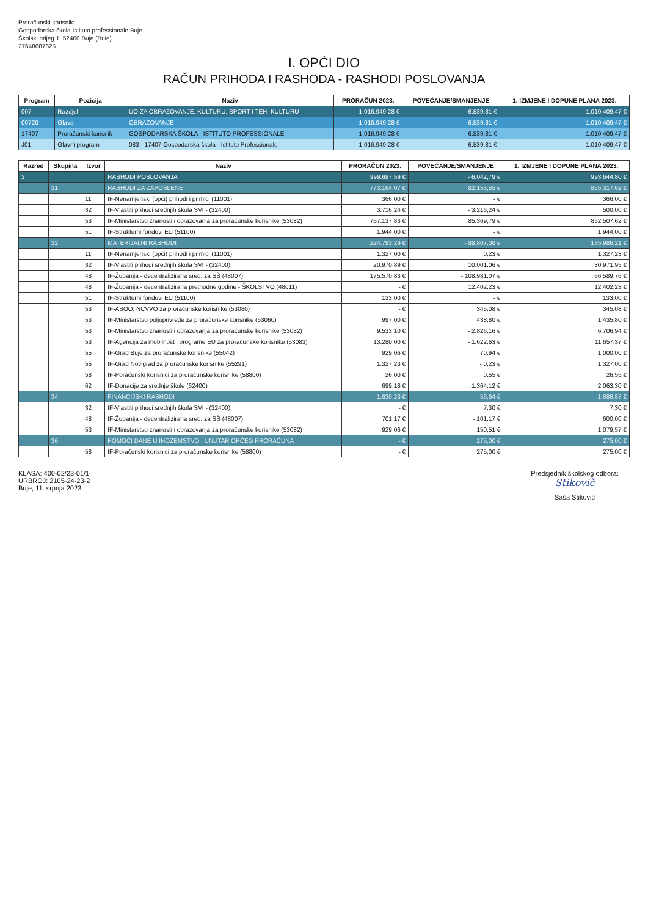Proračunski korisnik:
Gospodarska škola Istituto professionale Buje
Školski brijeg 1, 52460 Buje (Buie)
27648687825
I. OPĆI DIO
RAČUN PRIHODA I RASHODA - RASHODI POSLOVANJA
| Program | Pozicija | Naziv | PRORAČUN 2023. | POVEĆANJE/SMANJENJE | 1. IZMJENE I DOPUNE PLANA 2023. |
| --- | --- | --- | --- | --- | --- |
| 007 | Razdjel | UO ZA OBRAZOVANJE, KULTURU, SPORT I TEH. KULTURU | 1.016.949,28 € | - 6.539,81 € | 1.010.409,47 € |
| 00720 | Glava | OBRAZOVANJE | 1.016.949,28 € | - 6.539,81 € | 1.010.409,47 € |
| 17407 | Proračunski korisnik | GOSPODARSKA ŠKOLA - ISTITUTO PROFESSIONALE | 1.016.949,28 € | - 6.539,81 € | 1.010.409,47 € |
| J01 | Glavni program | 083 - 17407 Gospodarska škola - Istituto Professionale | 1.016.949,28 € | - 6.539,81 € | 1.010.409,47 € |
| Razred | Skupina | Izvor | Naziv | PRORAČUN 2023. | POVEĆANJE/SMANJENJE | 1. IZMJENE I DOPUNE PLANA 2023. |
| --- | --- | --- | --- | --- | --- | --- |
| 3 | | | RASHODI POSLOVANJA | 999.687,59 € | - 6.042,79 € | 993.644,80 € |
| | 31 | | RASHODI ZA ZAPOSLENE | 773.164,07 € | 82.153,55 € | 855.317,62 € |
| | | 11 | IF-Nenamjenski (opći) prihodi i primici (11001) | 366,00 € | - € | 366,00 € |
| | | 32 | IF-Vlastiti prihodi srednjih škola SVI - (32400) | 3.716,24 € | - 3.216,24 € | 500,00 € |
| | | 53 | IF-Ministarstvo znanosti i obrazovanja za proračunske korisnike (53082) | 767.137,83 € | 85.369,79 € | 852.507,62 € |
| | | 51 | IF-Strukturni fondovi EU (51100) | 1.944,00 € | - € | 1.944,00 € |
| | 32 | | MATERIJALNI RASHODI | 224.793,29 € | - 88.807,08 € | 135.986,21 € |
| | | 11 | IF-Nenamjenski (opći) prihodi i primici (11001) | 1.327,00 € | 0,23 € | 1.327,23 € |
| | | 32 | IF-Vlastiti prihodi srednjih škola SVI - (32400) | 20.970,89 € | 10.001,06 € | 30.971,95 € |
| | | 48 | IF-Županija - decentralizirana sred. za SŠ (48007) | 175.570,83 € | - 108.981,07 € | 66.589,76 € |
| | | 48 | IF-Županija - decentralizirana prethodne godine - ŠKOLSTVO (48011) | - € | 12.402,23 € | 12.402,23 € |
| | | 51 | IF-Strukturni fondovi EU (51100) | 133,00 € | - € | 133,00 € |
| | | 53 | IF-ASOO, NCVVO za proračunske korisnike (53080) | - € | 345,08 € | 345,08 € |
| | | 53 | IF-Ministarstvo poljoprivrede za proračunske korisnike (53060) | 997,00 € | 438,80 € | 1.435,80 € |
| | | 53 | IF-Ministarstvo znanosti i obrazovanja za proračunske korisnike (53082) | 9.533,10 € | - 2.826,16 € | 6.706,94 € |
| | | 53 | IF-Agencija za mobilnost i programe EU za proračunske korisnike (53083) | 13.280,00 € | - 1.622,63 € | 11.657,37 € |
| | | 55 | IF-Grad Buje za proračunske korisnike (55042) | 929,06 € | 70,94 € | 1.000,00 € |
| | | 55 | IF-Grad Novigrad za proračunske korisnike (55291) | 1.327,23 € | - 0,23 € | 1.327,00 € |
| | | 58 | IF-Poračunski korisnici za proračunske korisnike (58800) | 26,00 € | 0,55 € | 26,55 € |
| | | 62 | IF-Donacije za srednje škole (62400) | 699,18 € | 1.364,12 € | 2.063,30 € |
| | 34 | | FINANCIJSKI RASHODI | 1.630,23 € | 56,64 € | 1.686,87 € |
| | | 32 | IF-Vlastiti prihodi srednjih škola SVI - (32400) | - € | 7,30 € | 7,30 € |
| | | 48 | IF-Županija - decentralizirana sred. za SŠ (48007) | 701,17 € | - 101,17 € | 600,00 € |
| | | 53 | IF-Ministarstvo znanosti i obrazovanja za proračunske korisnike (53082) | 929,06 € | 150,51 € | 1.079,57 € |
| | 36 | | POMOĆI DANE U INOZEMSTVO I UNUTAR OPĆEG PRORAČUNA | - € | 275,00 € | 275,00 € |
| | | 58 | IF-Poračunski korisnici za proračunske korisnike (58800) | - € | 275,00 € | 275,00 € |
KLASA: 400-02/23-01/1
URBROJ: 2105-24-23-2
Buje, 11. srpnja 2023.
Predsjednik školskog odbora:
Stikovič
Saša Stiković